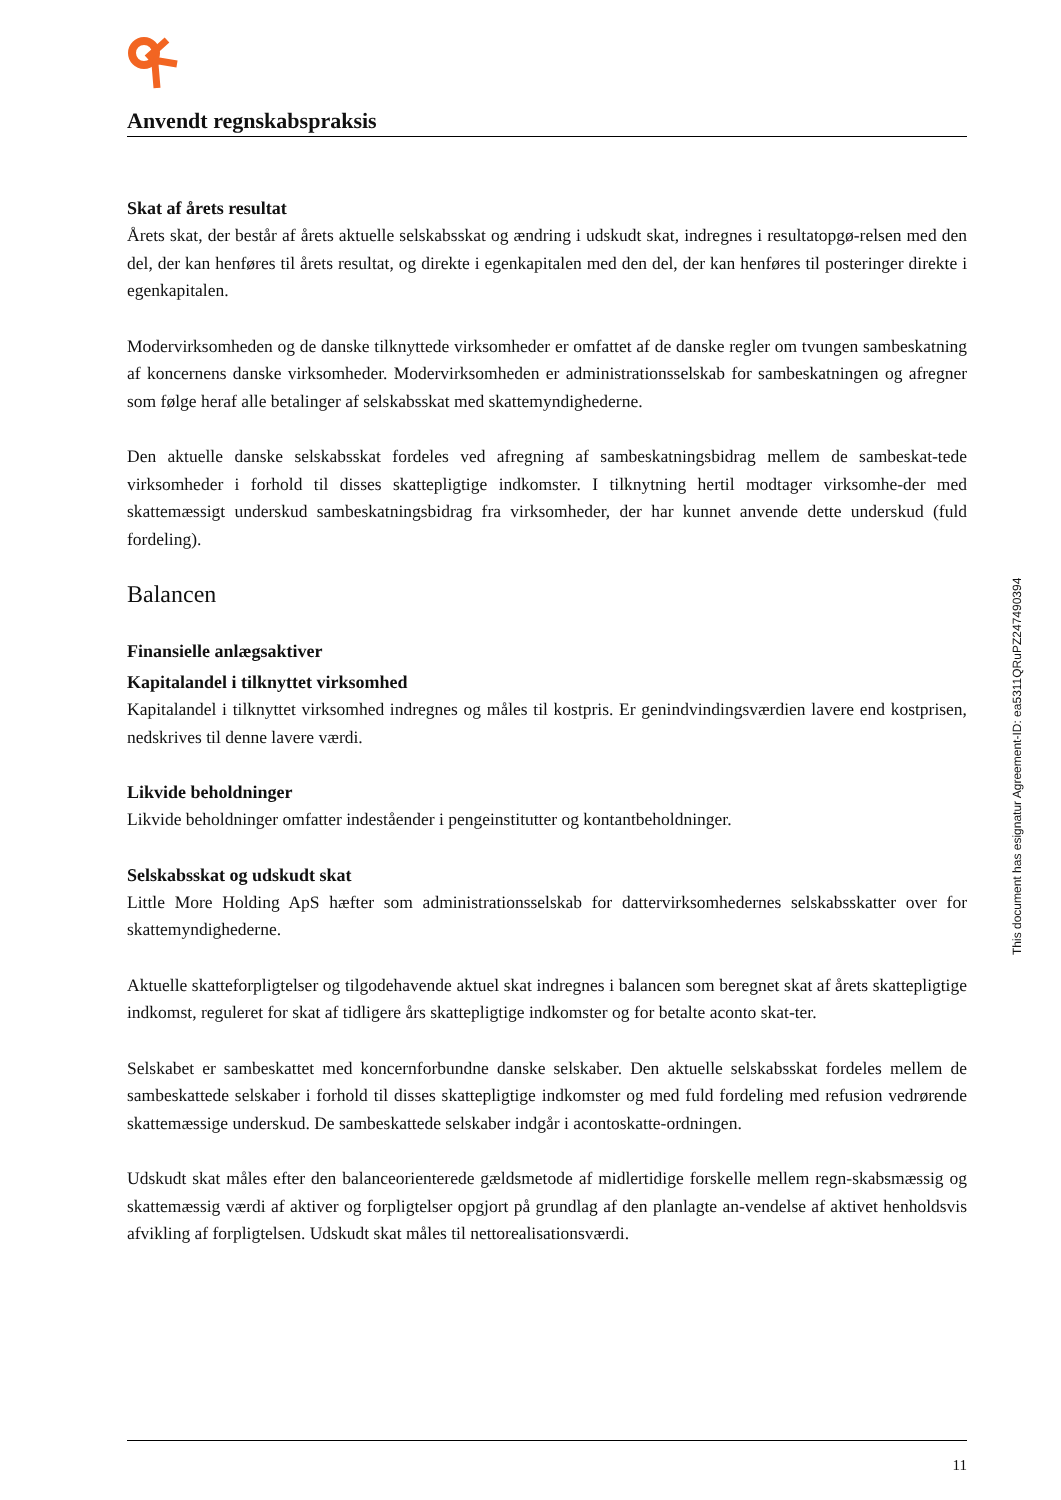Anvendt regnskabspraksis
Skat af årets resultat
Årets skat, der består af årets aktuelle selskabsskat og ændring i udskudt skat, indregnes i resultatopgø-relsen med den del, der kan henføres til årets resultat, og direkte i egenkapitalen med den del, der kan henføres til posteringer direkte i egenkapitalen.
Modervirksomheden og de danske tilknyttede virksomheder er omfattet af de danske regler om tvungen sambeskatning af koncernens danske virksomheder. Modervirksomheden er administrationsselskab for sambeskatningen og afregner som følge heraf alle betalinger af selskabsskat med skattemyndighederne.
Den aktuelle danske selskabsskat fordeles ved afregning af sambeskatningsbidrag mellem de sambeskat-tede virksomheder i forhold til disses skattepligtige indkomster. I tilknytning hertil modtager virksomhe-der med skattemæssigt underskud sambeskatningsbidrag fra virksomheder, der har kunnet anvende dette underskud (fuld fordeling).
Balancen
Finansielle anlægsaktiver
Kapitalandel i tilknyttet virksomhed
Kapitalandel i tilknyttet virksomhed indregnes og måles til kostpris. Er genindvindingsværdien lavere end kostprisen, nedskrives til denne lavere værdi.
Likvide beholdninger
Likvide beholdninger omfatter indeståender i pengeinstitutter og kontantbeholdninger.
Selskabsskat og udskudt skat
Little More Holding ApS hæfter som administrationsselskab for dattervirksomhedernes selskabsskatter over for skattemyndighederne.
Aktuelle skatteforpligtelser og tilgodehavende aktuel skat indregnes i balancen som beregnet skat af årets skattepligtige indkomst, reguleret for skat af tidligere års skattepligtige indkomster og for betalte aconto skat-ter.
Selskabet er sambeskattet med koncernforbundne danske selskaber. Den aktuelle selskabsskat fordeles mellem de sambeskattede selskaber i forhold til disses skattepligtige indkomster og med fuld fordeling med refusion vedrørende skattemæssige underskud. De sambeskattede selskaber indgår i acontoskatte-ordningen.
Udskudt skat måles efter den balanceorienterede gældsmetode af midlertidige forskelle mellem regn-skabsmæssig og skattemæssig værdi af aktiver og forpligtelser opgjort på grundlag af den planlagte an-vendelse af aktivet henholdsvis afvikling af forpligtelsen. Udskudt skat måles til nettorealisationsværdi.
This document has esignatur Agreement-ID: ea5311QRuPZ247490394
11